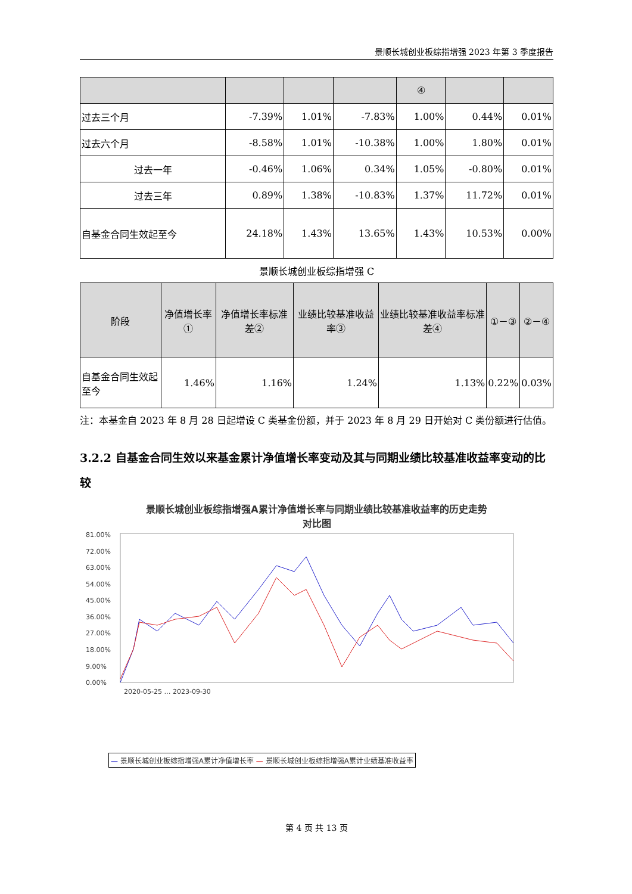景顺长城创业板综指增强 2023 年第 3 季度报告
| | | | | ④ | | |
| --- | --- | --- | --- | --- | --- | --- |
| 过去三个月 | -7.39% | 1.01% | -7.83% | 1.00% | 0.44% | 0.01% |
| 过去六个月 | -8.58% | 1.01% | -10.38% | 1.00% | 1.80% | 0.01% |
| 过去一年 | -0.46% | 1.06% | 0.34% | 1.05% | -0.80% | 0.01% |
| 过去三年 | 0.89% | 1.38% | -10.83% | 1.37% | 11.72% | 0.01% |
| 自基金合同生效起至今 | 24.18% | 1.43% | 13.65% | 1.43% | 10.53% | 0.00% |
景顺长城创业板综指增强 C
| 阶段 | 净值增长率① | 净值增长率标准差② | 业绩比较基准收益率③ | 业绩比较基准收益率标准差④ | ①－③ | ②－④ |
| --- | --- | --- | --- | --- | --- | --- |
| 自基金合同生效起至今 | 1.46% | 1.16% | 1.24% | 1.13% | 0.22% | 0.03% |
注：本基金自 2023 年 8 月 28 日起增设 C 类基金份额，并于 2023 年 8 月 29 日开始对 C 类份额进行估值。
3.2.2 自基金合同生效以来基金累计净值增长率变动及其与同期业绩比较基准收益率变动的比较
景顺长城创业板综指增强A累计净值增长率与同期业绩比较基准收益率的历史走势
对比图
81.00%
72.00%
63.00%
54.00%
45.00%
36.00%
27.00%
18.00%
9.00%
0.00%
2020-05-25 … 2023-09-30
— 景顺长城创业板综指增强A累计净值增长率 — 景顺长城创业板综指增强A累计业绩基准收益率
第 4 页 共 13 页